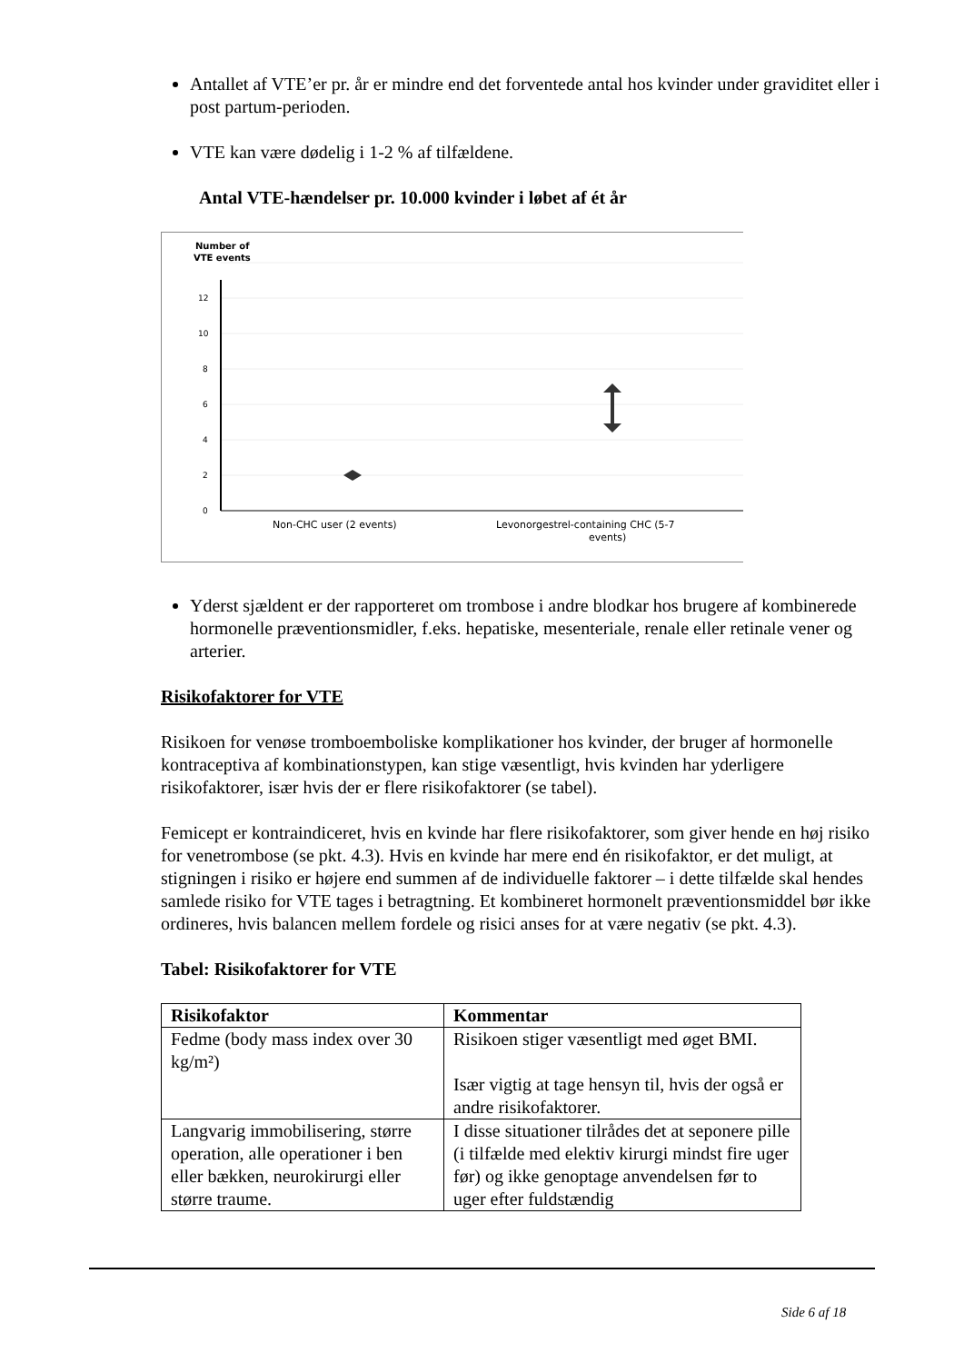Antallet af VTE’er pr. år er mindre end det forventede antal hos kvinder under graviditet eller i post partum-perioden.
VTE kan være dødelig i 1-2 % af tilfældene.
Antal VTE-hændelser pr. 10.000 kvinder i løbet af ét år
Number of
VTE events
12
10
8
6
4
2
0
Non-CHC user (2 events)
Levonorgestrel-containing CHC (5-7
events)
Yderst sjældent er der rapporteret om trombose i andre blodkar hos brugere af kombinerede hormonelle præventionsmidler, f.eks. hepatiske, mesenteriale, renale eller retinale vener og arterier.
Risikofaktorer for VTE
Risikoen for venøse tromboemboliske komplikationer hos kvinder, der bruger af hormonelle kontraceptiva af kombinationstypen, kan stige væsentligt, hvis kvinden har yderligere risikofaktorer, især hvis der er flere risikofaktorer (se tabel).
Femicept er kontraindiceret, hvis en kvinde har flere risikofaktorer, som giver hende en høj risiko for venetrombose (se pkt. 4.3). Hvis en kvinde har mere end én risikofaktor, er det muligt, at stigningen i risiko er højere end summen af de individuelle faktorer – i dette tilfælde skal hendes samlede risiko for VTE tages i betragtning. Et kombineret hormonelt præventionsmiddel bør ikke ordineres, hvis balancen mellem fordele og risici anses for at være negativ (se pkt. 4.3).
Tabel: Risikofaktorer for VTE
| Risikofaktor | Kommentar |
| --- | --- |
| Fedme (body mass index over 30 kg/m²) | Risikoen stiger væsentligt med øget BMI. Især vigtig at tage hensyn til, hvis der også er andre risikofaktorer. |
| Langvarig immobilisering, større operation, alle operationer i ben eller bækken, neurokirurgi eller større traume. | I disse situationer tilrådes det at seponere pille (i tilfælde med elektiv kirurgi mindst fire uger før) og ikke genoptage anvendelsen før to uger efter fuldstændig |
Side 6 af 18